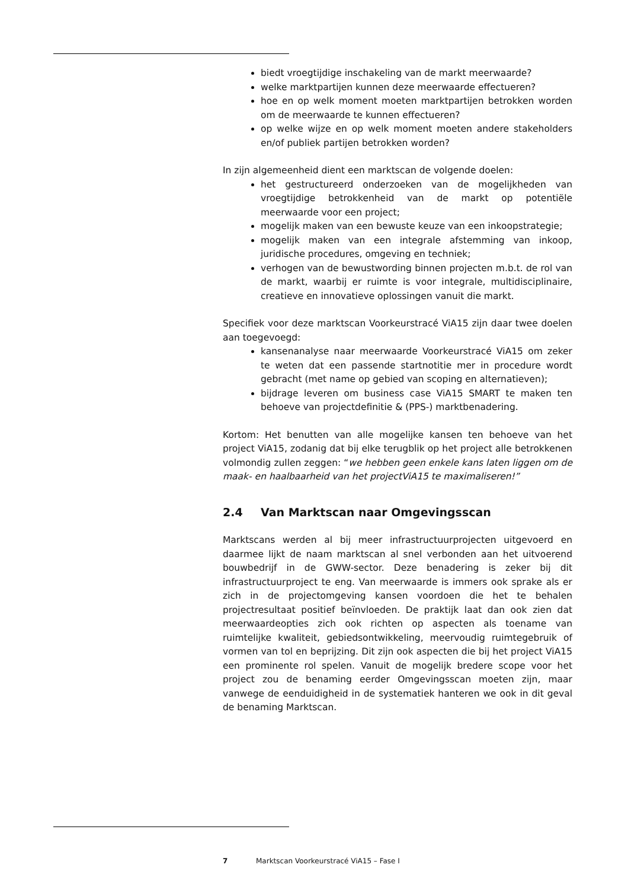biedt vroegtijdige inschakeling van de markt meerwaarde?
welke marktpartijen kunnen deze meerwaarde effectueren?
hoe en op welk moment moeten marktpartijen betrokken worden om de meerwaarde te kunnen effectueren?
op welke wijze en op welk moment moeten andere stakeholders en/of publiek partijen betrokken worden?
In zijn algemeenheid dient een marktscan de volgende doelen:
het gestructureerd onderzoeken van de mogelijkheden van vroegtijdige betrokkenheid van de markt op potentiële meerwaarde voor een project;
mogelijk maken van een bewuste keuze van een inkoopstrategie;
mogelijk maken van een integrale afstemming van inkoop, juridische procedures, omgeving en techniek;
verhogen van de bewustwording binnen projecten m.b.t. de rol van de markt, waarbij er ruimte is voor integrale, multidisciplinaire, creatieve en innovatieve oplossingen vanuit die markt.
Specifiek voor deze marktscan Voorkeurstracé ViA15 zijn daar twee doelen aan toegevoegd:
kansenanalyse naar meerwaarde Voorkeurstracé ViA15 om zeker te weten dat een passende startnotitie mer in procedure wordt gebracht (met name op gebied van scoping en alternatieven);
bijdrage leveren om business case ViA15 SMART te maken ten behoeve van projectdefinitie & (PPS-) marktbenadering.
Kortom: Het benutten van alle mogelijke kansen ten behoeve van het project ViA15, zodanig dat bij elke terugblik op het project alle betrokkenen volmondig zullen zeggen: “we hebben geen enkele kans laten liggen om de maak- en haalbaarheid van het projectViA15 te maximaliseren!”
2.4 Van Marktscan naar Omgevingsscan
Marktscans werden al bij meer infrastructuurprojecten uitgevoerd en daarmee lijkt de naam marktscan al snel verbonden aan het uitvoerend bouwbedrijf in de GWW-sector. Deze benadering is zeker bij dit infrastructuurproject te eng. Van meerwaarde is immers ook sprake als er zich in de projectomgeving kansen voordoen die het te behalen projectresultaat positief beïnvloeden. De praktijk laat dan ook zien dat meerwaardeopties zich ook richten op aspecten als toename van ruimtelijke kwaliteit, gebiedsontwikkeling, meervoudig ruimtegebruik of vormen van tol en beprijzing. Dit zijn ook aspecten die bij het project ViA15 een prominente rol spelen. Vanuit de mogelijk bredere scope voor het project zou de benaming eerder Omgevingsscan moeten zijn, maar vanwege de eenduidigheid in de systematiek hanteren we ook in dit geval de benaming Marktscan.
7 Marktscan Voorkeurstracé ViA15 – Fase I